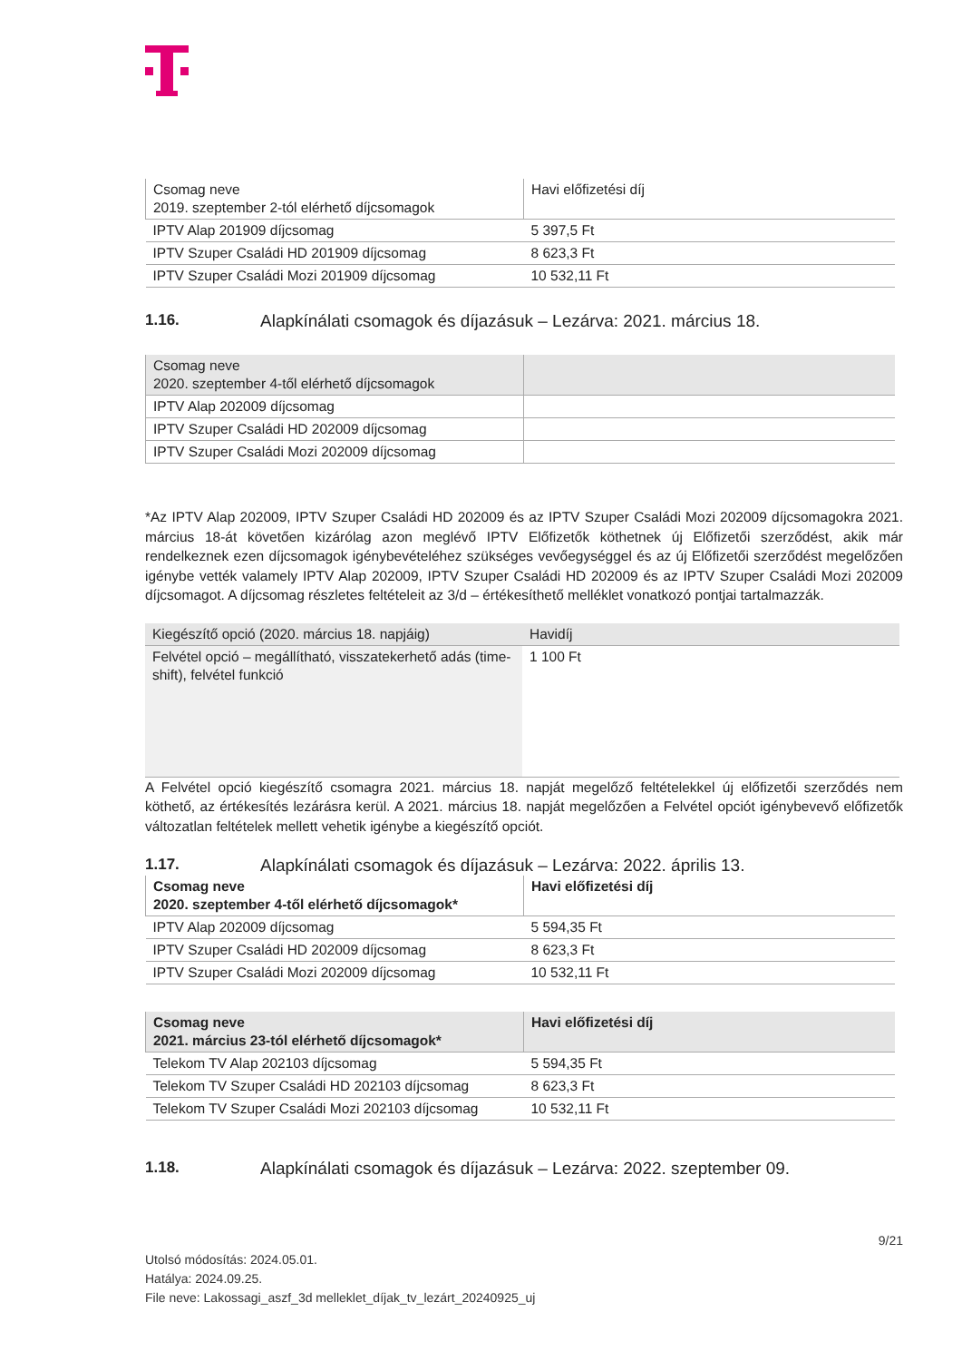| Csomag neve 2019. szeptember 2-tól elérhető díjcsomagok | Havi előfizetési díj |
| IPTV Alap 201909 díjcsomag | 5 397,5 Ft |
| IPTV Szuper Családi HD 201909 díjcsomag | 8 623,3 Ft |
| IPTV Szuper Családi Mozi 201909 díjcsomag | 10 532,11 Ft |
1.16. Alapkínálati csomagok és díjazásuk – Lezárva: 2021. március 18.
| Csomag neve 2020. szeptember 4-től elérhető díjcsomagok | |
| IPTV Alap 202009 díjcsomag | |
| IPTV Szuper Családi HD 202009 díjcsomag | |
| IPTV Szuper Családi Mozi 202009 díjcsomag | |
*Az IPTV Alap 202009, IPTV Szuper Családi HD 202009 és az IPTV Szuper Családi Mozi 202009 díjcsomagokra 2021. március 18-át követően kizárólag azon meglévő IPTV Előfizetők köthetnek új Előfizetői szerződést, akik már rendelkeznek ezen díjcsomagok igénybevételéhez szükséges vevőegységgel és az új Előfizetői szerződést megelőzően igénybe vették valamely IPTV Alap 202009, IPTV Szuper Családi HD 202009 és az IPTV Szuper Családi Mozi 202009 díjcsomagot. A díjcsomag részletes feltételeit az 3/d – értékesíthető melléklet vonatkozó pontjai tartalmazzák.
| Kiegészítő opció (2020. március 18. napjáig) | Havidíj |
| Felvétel opció – megállítható, visszatekerhető adás (time-shift), felvétel funkció | 1 100 Ft |
A Felvétel opció kiegészítő csomagra 2021. március 18. napját megelőző feltételekkel új előfizetői szerződés nem köthető, az értékesítés lezárásra kerül. A 2021. március 18. napját megelőzően a Felvétel opciót igénybevevő előfizetők változatlan feltételek mellett vehetik igénybe a kiegészítő opciót.
1.17. Alapkínálati csomagok és díjazásuk – Lezárva: 2022. április 13.
| Csomag neve 2020. szeptember 4-től elérhető díjcsomagok* | Havi előfizetési díj |
| IPTV Alap 202009 díjcsomag | 5 594,35 Ft |
| IPTV Szuper Családi HD 202009 díjcsomag | 8 623,3 Ft |
| IPTV Szuper Családi Mozi 202009 díjcsomag | 10 532,11 Ft |
| Csomag neve 2021. március 23-tól elérhető díjcsomagok* | Havi előfizetési díj |
| Telekom TV Alap 202103 díjcsomag | 5 594,35 Ft |
| Telekom TV Szuper Családi HD 202103 díjcsomag | 8 623,3 Ft |
| Telekom TV Szuper Családi Mozi 202103 díjcsomag | 10 532,11 Ft |
1.18. Alapkínálati csomagok és díjazásuk – Lezárva: 2022. szeptember 09.
9/21
Utolsó módosítás: 2024.05.01.
Hatálya: 2024.09.25.
File neve: Lakossagi_aszf_3d melleklet_díjak_tv_lezárt_20240925_uj